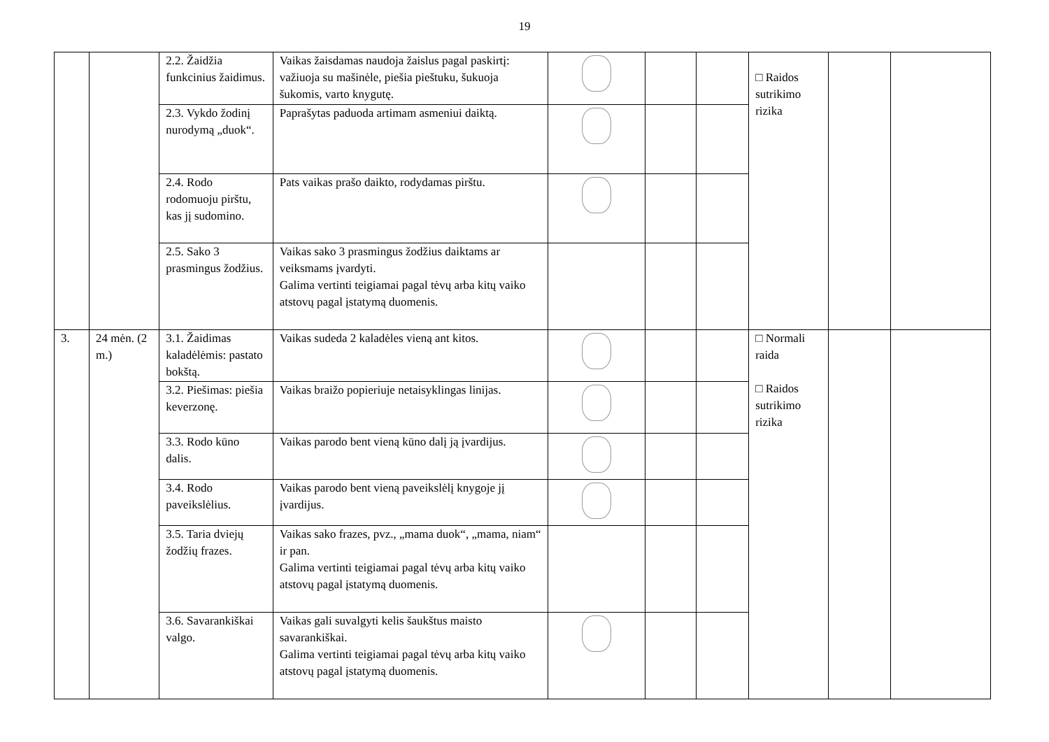19
| | | 2.2. Žaidžia funkcinius žaidimus. | Vaikas žaisdamas naudoja žaislus pagal paskirtį: važiuoja su mašinėle, piešia pieštuku, šukuoja šukomis, varto knygutę. | | | | □ Raidos sutrikimo rizika | | |
| | | 2.3. Vykdo žodinį nurodymą „duok“. | Paprašytas paduoda artimam asmeniui daiktą. | | | | | | |
| | | 2.4. Rodo rodomuoju pirštu, kas jį sudomino. | Pats vaikas prašo daikto, rodydamas pirštu. | | | | | | |
| | | 2.5. Sako 3 prasmingus žodžius. | Vaikas sako 3 prasmingus žodžius daiktams ar veiksmams įvardyti. Galima vertinti teigiamai pagal tėvų arba kitų vaiko atstovų pagal įstatymą duomenis. | | | | | | |
| 3. | 24 mėn. (2 m.) | 3.1. Žaidimas kaladėlėmis: pastato bokštą. | Vaikas sudeda 2 kaladėles vieną ant kitos. | | | | □ Normali raida □ Raidos sutrikimo rizika | | |
| | | 3.2. Piešimas: piešia keverzonę. | Vaikas braižo popieriuje netaisyklingas linijas. | | | | | | |
| | | 3.3. Rodo kūno dalis. | Vaikas parodo bent vieną kūno dalį ją įvardijus. | | | | | | |
| | | 3.4. Rodo paveikslėlius. | Vaikas parodo bent vieną paveikslėlį knygoje jį įvardijus. | | | | | | |
| | | 3.5. Taria dviejų žodžių frazes. | Vaikas sako frazes, pvz., „mama duok“, „mama, niam“ ir pan. Galima vertinti teigiamai pagal tėvų arba kitų vaiko atstovų pagal įstatymą duomenis. | | | | | | |
| | | 3.6. Savarankiškai valgo. | Vaikas gali suvalgyti kelis šaukštus maisto savarankiškai. Galima vertinti teigiamai pagal tėvų arba kitų vaiko atstovų pagal įstatymą duomenis. | | | | | | |